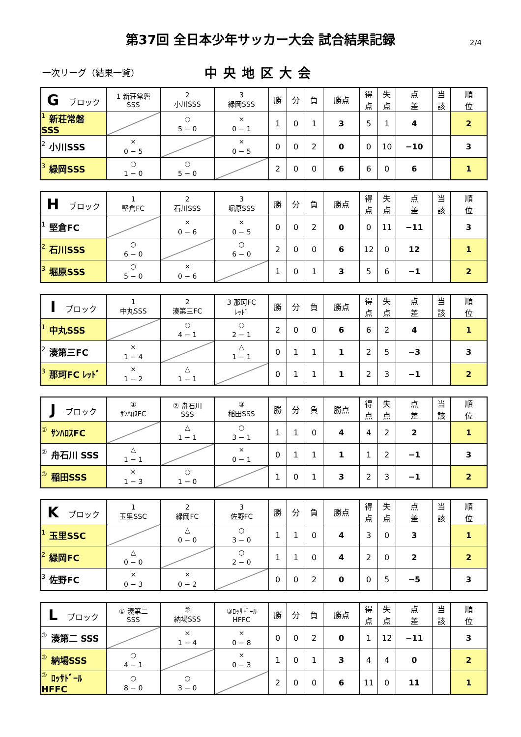第37回 全日本少年サッカー大会 試合結果記録 2/4
一次リーグ（結果一覧） 中央地区大会
| G ブロック | 1 新荘常磐 SSS | 2 小川SSS | 3 緑岡SSS | 勝 | 分 | 負 | 勝点 | 得 点 | 失 点 | 点 差 | 当 該 | 順 位 |
| 1 新荘常磐 SSS | | ○ 5 − 0 | × 0 − 1 | 1 | 0 | 1 | 3 | 5 | 1 | 4 | | 2 |
| 2 小川SSS | × 0 − 5 | | × 0 − 5 | 0 | 0 | 2 | 0 | 0 | 10 | −10 | | 3 |
| 3 緑岡SSS | ○ 1 − 0 | ○ 5 − 0 | | 2 | 0 | 0 | 6 | 6 | 0 | 6 | | 1 |
| H ブロック | 1 堅倉FC | 2 石川SSS | 3 堀原SSS | 勝 | 分 | 負 | 勝点 | 得 点 | 失 点 | 点 差 | 当 該 | 順 位 |
| 1 堅倉FC | | × 0 − 6 | × 0 − 5 | 0 | 0 | 2 | 0 | 0 | 11 | −11 | | 3 |
| 2 石川SSS | ○ 6 − 0 | | ○ 6 − 0 | 2 | 0 | 0 | 6 | 12 | 0 | 12 | | 1 |
| 3 堀原SSS | ○ 5 − 0 | × 0 − 6 | | 1 | 0 | 1 | 3 | 5 | 6 | −1 | | 2 |
| I ブロック | 1 中丸SSS | 2 湊第三FC | 3 那珂FC ﾚｯﾄﾞ | 勝 | 分 | 負 | 勝点 | 得 点 | 失 点 | 点 差 | 当 該 | 順 位 |
| 1 中丸SSS | | ○ 4 − 1 | ○ 2 − 1 | 2 | 0 | 0 | 6 | 6 | 2 | 4 | | 1 |
| 2 湊第三FC | × 1 − 4 | | △ 1 − 1 | 0 | 1 | 1 | 1 | 2 | 5 | −3 | | 3 |
| 3 那珂FC ﾚｯﾄﾞ | × 1 − 2 | △ 1 − 1 | | 0 | 1 | 1 | 1 | 2 | 3 | −1 | | 2 |
| J ブロック | ① ｻﾝﾊﾛｽFC | ② 舟石川 SSS | ③ 稲田SSS | 勝 | 分 | 負 | 勝点 | 得 点 | 失 点 | 点 差 | 当 該 | 順 位 |
| ① ｻﾝﾊﾛｽFC | | △ 1 − 1 | ○ 3 − 1 | 1 | 1 | 0 | 4 | 4 | 2 | 2 | | 1 |
| ② 舟石川 SSS | △ 1 − 1 | | × 0 − 1 | 0 | 1 | 1 | 1 | 1 | 2 | −1 | | 3 |
| ③ 稲田SSS | × 1 − 3 | ○ 1 − 0 | | 1 | 0 | 1 | 3 | 2 | 3 | −1 | | 2 |
| K ブロック | 1 玉里SSC | 2 緑岡FC | 3 佐野FC | 勝 | 分 | 負 | 勝点 | 得 点 | 失 点 | 点 差 | 当 該 | 順 位 |
| 1 玉里SSC | | △ 0 − 0 | ○ 3 − 0 | 1 | 1 | 0 | 4 | 3 | 0 | 3 | | 1 |
| 2 緑岡FC | △ 0 − 0 | | ○ 2 − 0 | 1 | 1 | 0 | 4 | 2 | 0 | 2 | | 2 |
| 3 佐野FC | × 0 − 3 | × 0 − 2 | | 0 | 0 | 2 | 0 | 0 | 5 | −5 | | 3 |
| L ブロック | ① 湊第二 SSS | ② 納場SSS | ③ﾛｯｻﾄﾞｰﾙ HFFC | 勝 | 分 | 負 | 勝点 | 得 点 | 失 点 | 点 差 | 当 該 | 順 位 |
| ① 湊第二 SSS | | × 1 − 4 | × 0 − 8 | 0 | 0 | 2 | 0 | 1 | 12 | −11 | | 3 |
| ② 納場SSS | ○ 4 − 1 | | × 0 − 3 | 1 | 0 | 1 | 3 | 4 | 4 | 0 | | 2 |
| ③ ﾛｯｻﾄﾞｰﾙ HFFC | ○ 8 − 0 | ○ 3 − 0 | | 2 | 0 | 0 | 6 | 11 | 0 | 11 | | 1 |